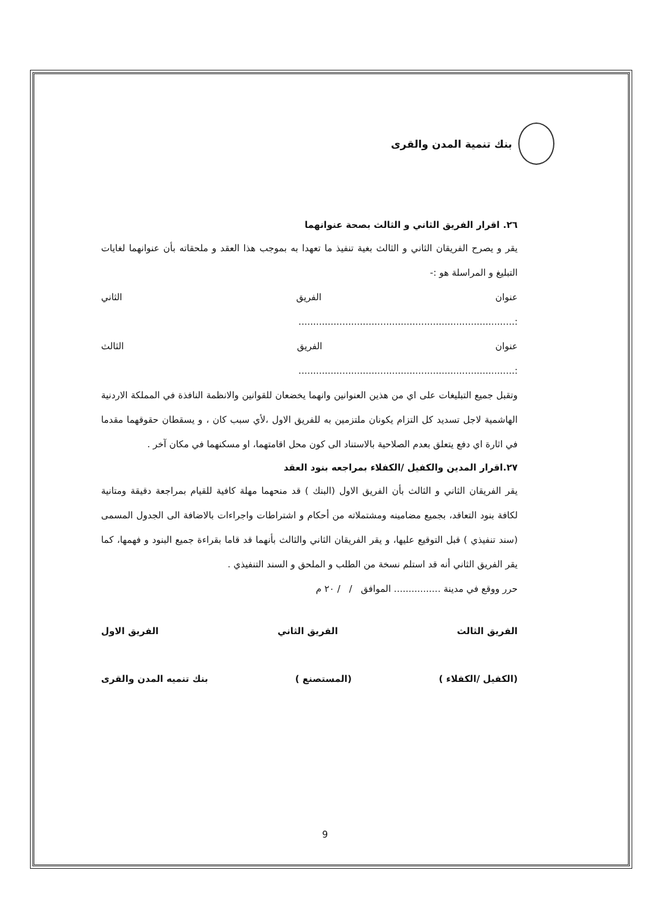بنك تنمية المدن والقرى
٢٦. اقرار الفريق الثاني و الثالث بصحة عنوانهما
يقر و يصرح الفريقان الثاني و الثالث بغية تنفيذ ما تعهدا به بموجب هذا العقد و ملحقاته بأن عنوانهما لغايات التبليغ و المراسلة هو :-
عنوان الفريق الثاني
:..........................................................................
عنوان الفريق الثالث
:..........................................................................
وتقبل جميع التبليغات على اي من هذين العنوانين وانهما يخضعان للقوانين والانظمة النافذة في المملكة الاردنية الهاشمية لاجل تسديد كل التزام يكونان ملتزمين به للفريق الاول ،لأي سبب كان ، و يسقطان حقوقهما مقدما في اثارة اي دفع يتعلق بعدم الصلاحية بالاستناد الى كون محل اقامتهما، او مسكنهما في مكان آخر .
٢٧.اقرار المدين والكفيل /الكفلاء بمراجعه بنود العقد
يقر الفريقان الثاني و الثالث بأن الفريق الاول (البنك ) قد منحهما مهلة كافية للقيام بمراجعة دقيقة ومتانية لكافة بنود التعاقد، بجميع مضامينه ومشتملاته من أحكام و اشتراطات واجراءات بالاضافة الى الجدول المسمى (سند تنفيذي ) قبل التوقيع عليها، و يقر الفريقان الثاني والثالث بأنهما قد قاما بقراءة جميع البنود و فهمها، كما يقر الفريق الثاني أنه قد استلم نسخة من الطلب و الملحق و السند التنفيذي .
حرر ووقع في مدينة ................ الموافق / / ٢٠ م
الفريق الثالث الفريق الثاني الفريق الاول
(الكفيل /الكفلاء ) (المستصنع ) بنك تنميه المدن والقرى
9